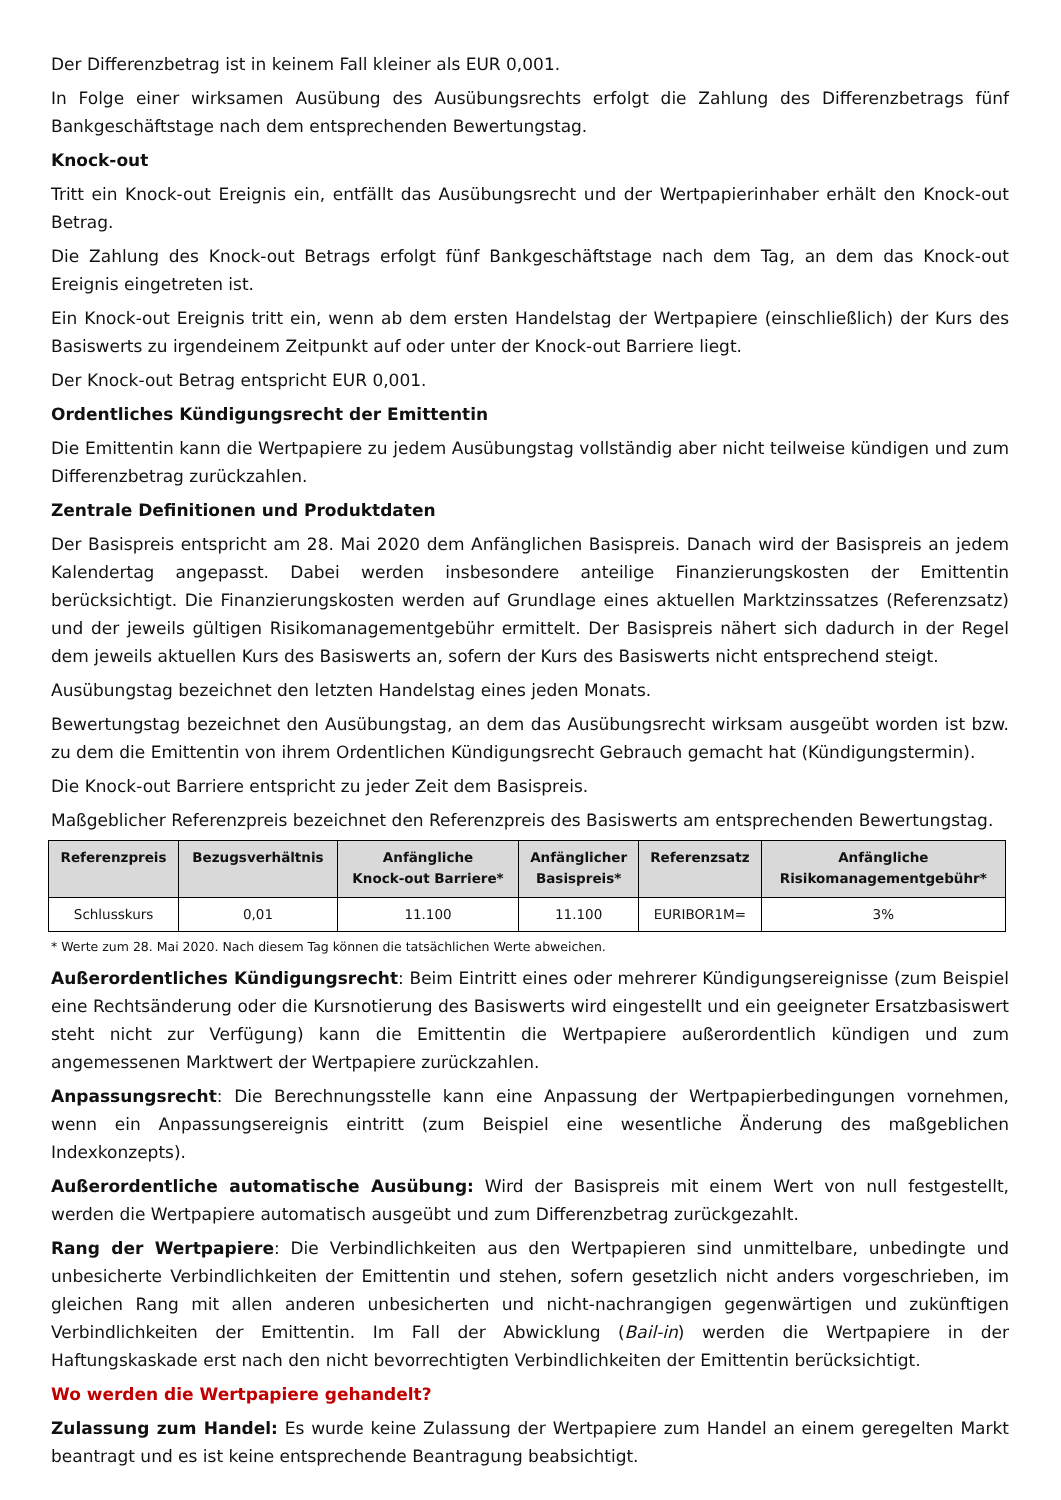Der Differenzbetrag ist in keinem Fall kleiner als EUR 0,001.
In Folge einer wirksamen Ausübung des Ausübungsrechts erfolgt die Zahlung des Differenzbetrags fünf Bankgeschäftstage nach dem entsprechenden Bewertungstag.
Knock-out
Tritt ein Knock-out Ereignis ein, entfällt das Ausübungsrecht und der Wertpapierinhaber erhält den Knock-out Betrag.
Die Zahlung des Knock-out Betrags erfolgt fünf Bankgeschäftstage nach dem Tag, an dem das Knock-out Ereignis eingetreten ist.
Ein Knock-out Ereignis tritt ein, wenn ab dem ersten Handelstag der Wertpapiere (einschließlich) der Kurs des Basiswerts zu irgendeinem Zeitpunkt auf oder unter der Knock-out Barriere liegt.
Der Knock-out Betrag entspricht EUR 0,001.
Ordentliches Kündigungsrecht der Emittentin
Die Emittentin kann die Wertpapiere zu jedem Ausübungstag vollständig aber nicht teilweise kündigen und zum Differenzbetrag zurückzahlen.
Zentrale Definitionen und Produktdaten
Der Basispreis entspricht am 28. Mai 2020 dem Anfänglichen Basispreis. Danach wird der Basispreis an jedem Kalendertag angepasst. Dabei werden insbesondere anteilige Finanzierungskosten der Emittentin berücksichtigt. Die Finanzierungskosten werden auf Grundlage eines aktuellen Marktzinssatzes (Referenzsatz) und der jeweils gültigen Risikomanagementgebühr ermittelt. Der Basispreis nähert sich dadurch in der Regel dem jeweils aktuellen Kurs des Basiswerts an, sofern der Kurs des Basiswerts nicht entsprechend steigt.
Ausübungstag bezeichnet den letzten Handelstag eines jeden Monats.
Bewertungstag bezeichnet den Ausübungstag, an dem das Ausübungsrecht wirksam ausgeübt worden ist bzw. zu dem die Emittentin von ihrem Ordentlichen Kündigungsrecht Gebrauch gemacht hat (Kündigungstermin).
Die Knock-out Barriere entspricht zu jeder Zeit dem Basispreis.
Maßgeblicher Referenzpreis bezeichnet den Referenzpreis des Basiswerts am entsprechenden Bewertungstag.
| Referenzpreis | Bezugsverhältnis | Anfängliche Knock-out Barriere* | Anfänglicher Basispreis* | Referenzsatz | Anfängliche Risikomanagementgebühr* |
| --- | --- | --- | --- | --- | --- |
| Schlusskurs | 0,01 | 11.100 | 11.100 | EURIBOR1M= | 3% |
* Werte zum 28. Mai 2020. Nach diesem Tag können die tatsächlichen Werte abweichen.
Außerordentliches Kündigungsrecht: Beim Eintritt eines oder mehrerer Kündigungsereignisse (zum Beispiel eine Rechtsänderung oder die Kursnotierung des Basiswerts wird eingestellt und ein geeigneter Ersatzbasiswert steht nicht zur Verfügung) kann die Emittentin die Wertpapiere außerordentlich kündigen und zum angemessenen Marktwert der Wertpapiere zurückzahlen.
Anpassungsrecht: Die Berechnungsstelle kann eine Anpassung der Wertpapierbedingungen vornehmen, wenn ein Anpassungsereignis eintritt (zum Beispiel eine wesentliche Änderung des maßgeblichen Indexkonzepts).
Außerordentliche automatische Ausübung: Wird der Basispreis mit einem Wert von null festgestellt, werden die Wertpapiere automatisch ausgeübt und zum Differenzbetrag zurückgezahlt.
Rang der Wertpapiere: Die Verbindlichkeiten aus den Wertpapieren sind unmittelbare, unbedingte und unbesicherte Verbindlichkeiten der Emittentin und stehen, sofern gesetzlich nicht anders vorgeschrieben, im gleichen Rang mit allen anderen unbesicherten und nicht-nachrangigen gegenwärtigen und zukünftigen Verbindlichkeiten der Emittentin. Im Fall der Abwicklung (Bail-in) werden die Wertpapiere in der Haftungskaskade erst nach den nicht bevorrechtigten Verbindlichkeiten der Emittentin berücksichtigt.
Wo werden die Wertpapiere gehandelt?
Zulassung zum Handel: Es wurde keine Zulassung der Wertpapiere zum Handel an einem geregelten Markt beantragt und es ist keine entsprechende Beantragung beabsichtigt.